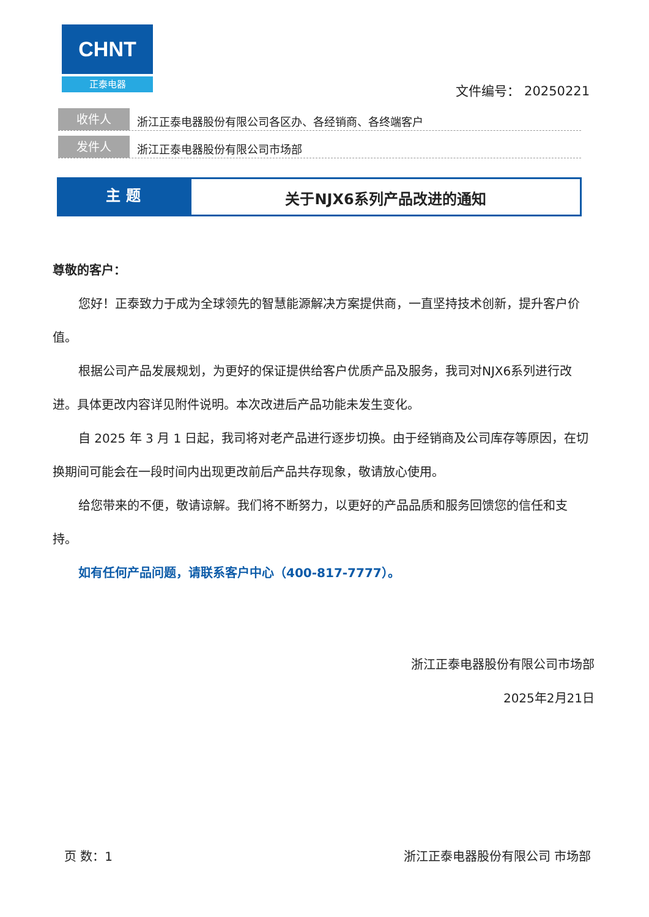CHNT
正泰电器
文件编号： 20250221
收件人
浙江正泰电器股份有限公司各区办、各经销商、各终端客户
发件人
浙江正泰电器股份有限公司市场部
主 题
关于NJX6系列产品改进的通知
尊敬的客户：
您好！正泰致力于成为全球领先的智慧能源解决方案提供商，一直坚持技术创新，提升客户价值。
根据公司产品发展规划，为更好的保证提供给客户优质产品及服务，我司对NJX6系列进行改进。具体更改内容详见附件说明。本次改进后产品功能未发生变化。
自 2025 年 3 月 1 日起，我司将对老产品进行逐步切换。由于经销商及公司库存等原因，在切换期间可能会在一段时间内出现更改前后产品共存现象，敬请放心使用。
给您带来的不便，敬请谅解。我们将不断努力，以更好的产品品质和服务回馈您的信任和支持。
如有任何产品问题，请联系客户中心（400-817-7777）。
浙江正泰电器股份有限公司市场部
2025年2月21日
页 数：1 浙江正泰电器股份有限公司 市场部